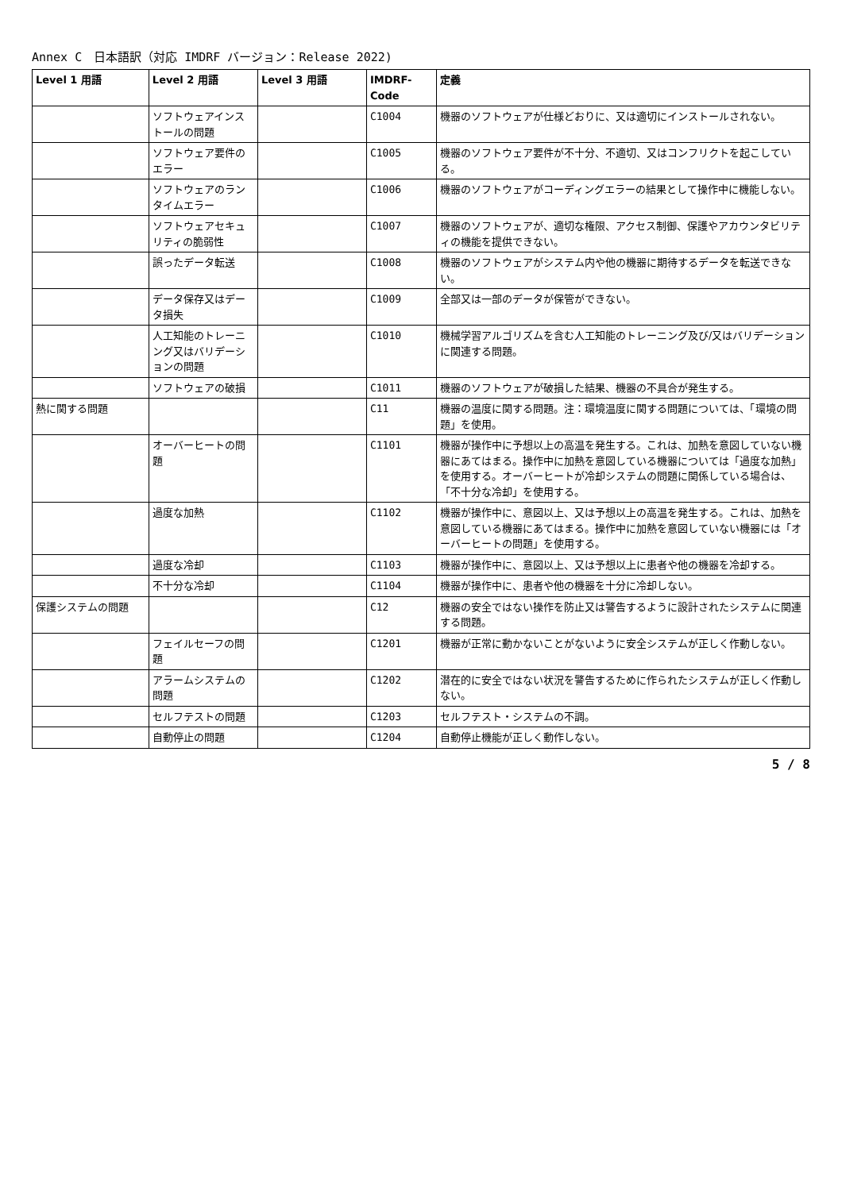Annex C　日本語訳（対応 IMDRF バージョン：Release 2022)
| Level 1 用語 | Level 2 用語 | Level 3 用語 | IMDRF-Code | 定義 |
| --- | --- | --- | --- | --- |
| | ソフトウェアインストールの問題 | | C1004 | 機器のソフトウェアが仕様どおりに、又は適切にインストールされない。 |
| | ソフトウェア要件のエラー | | C1005 | 機器のソフトウェア要件が不十分、不適切、又はコンフリクトを起こしている。 |
| | ソフトウェアのランタイムエラー | | C1006 | 機器のソフトウェアがコーディングエラーの結果として操作中に機能しない。 |
| | ソフトウェアセキュリティの脆弱性 | | C1007 | 機器のソフトウェアが、適切な権限、アクセス制御、保護やアカウンタビリティの機能を提供できない。 |
| | 誤ったデータ転送 | | C1008 | 機器のソフトウェアがシステム内や他の機器に期待するデータを転送できない。 |
| | データ保存又はデータ損失 | | C1009 | 全部又は一部のデータが保管ができない。 |
| | 人工知能のトレーニング又はバリデーションの問題 | | C1010 | 機械学習アルゴリズムを含む人工知能のトレーニング及び/又はバリデーションに関連する問題。 |
| | ソフトウェアの破損 | | C1011 | 機器のソフトウェアが破損した結果、機器の不具合が発生する。 |
| 熱に関する問題 | | | C11 | 機器の温度に関する問題。注：環境温度に関する問題については、「環境の問題」を使用。 |
| | オーバーヒートの問題 | | C1101 | 機器が操作中に予想以上の高温を発生する。これは、加熱を意図していない機器にあてはまる。操作中に加熱を意図している機器については「過度な加熱」を使用する。オーバーヒートが冷却システムの問題に関係している場合は、「不十分な冷却」を使用する。 |
| | 過度な加熱 | | C1102 | 機器が操作中に、意図以上、又は予想以上の高温を発生する。これは、加熱を意図している機器にあてはまる。操作中に加熱を意図していない機器には「オーバーヒートの問題」を使用する。 |
| | 過度な冷却 | | C1103 | 機器が操作中に、意図以上、又は予想以上に患者や他の機器を冷却する。 |
| | 不十分な冷却 | | C1104 | 機器が操作中に、患者や他の機器を十分に冷却しない。 |
| 保護システムの問題 | | | C12 | 機器の安全ではない操作を防止又は警告するように設計されたシステムに関連する問題。 |
| | フェイルセーフの問題 | | C1201 | 機器が正常に動かないことがないように安全システムが正しく作動しない。 |
| | アラームシステムの問題 | | C1202 | 潜在的に安全ではない状況を警告するために作られたシステムが正しく作動しない。 |
| | セルフテストの問題 | | C1203 | セルフテスト・システムの不調。 |
| | 自動停止の問題 | | C1204 | 自動停止機能が正しく動作しない。 |
5 / 8